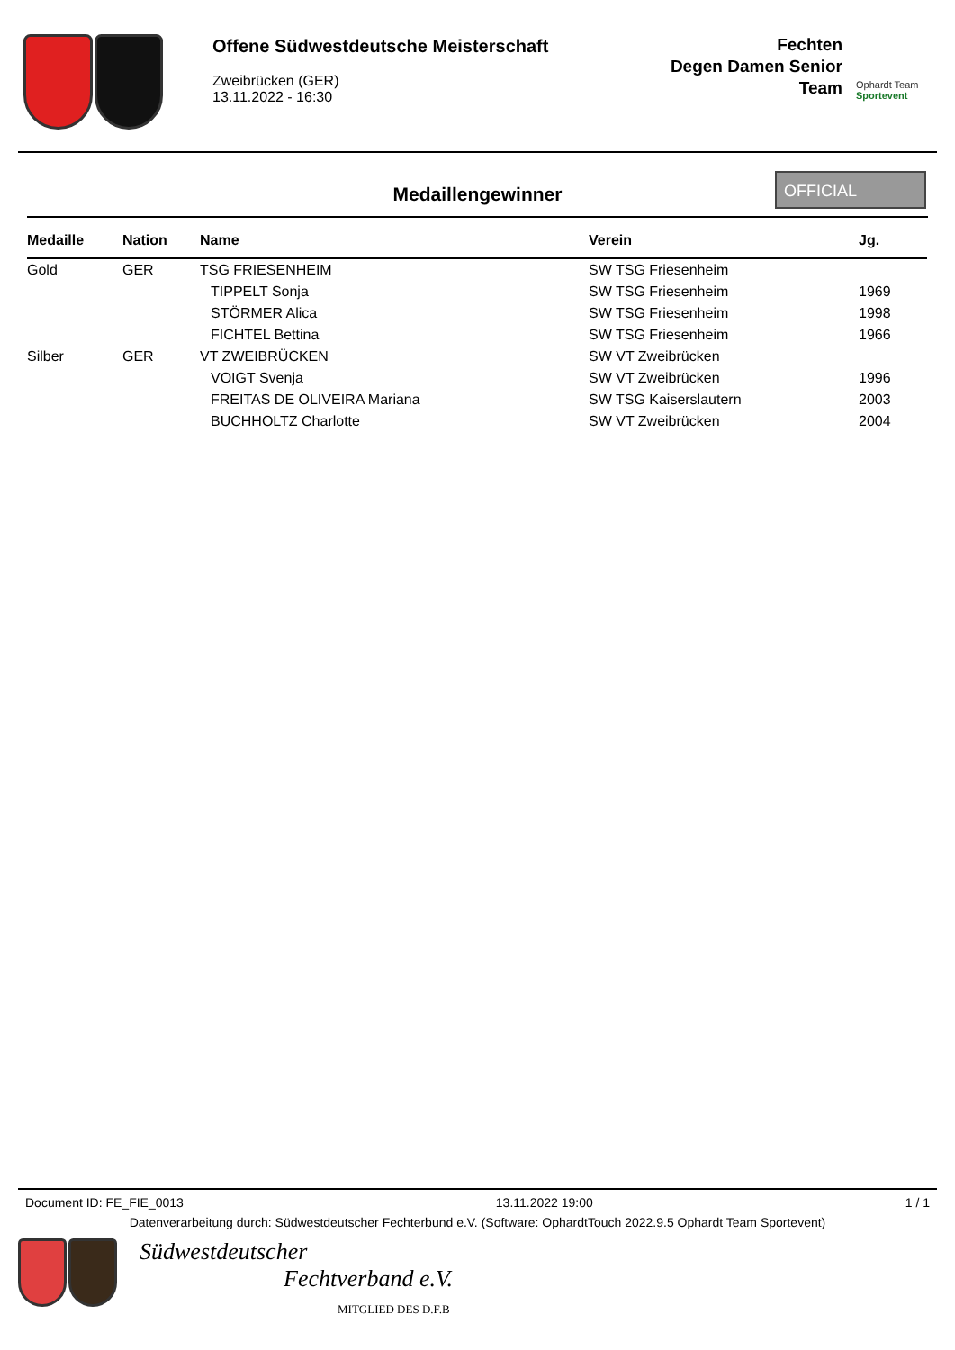Offene Südwestdeutsche Meisterschaft
Zweibrücken (GER)
13.11.2022 - 16:30
Fechten
Degen Damen Senior
Team
Ophardt Team
Sportevent
Medaillengewinner
OFFICIAL
| Medaille | Nation | Name | Verein | Jg. |
| --- | --- | --- | --- | --- |
| Gold | GER | TSG FRIESENHEIM | SW TSG Friesenheim | |
| | | TIPPELT Sonja | SW TSG Friesenheim | 1969 |
| | | STÖRMER Alica | SW TSG Friesenheim | 1998 |
| | | FICHTEL Bettina | SW TSG Friesenheim | 1966 |
| Silber | GER | VT ZWEIBRÜCKEN | SW VT Zweibrücken | |
| | | VOIGT Svenja | SW VT Zweibrücken | 1996 |
| | | FREITAS DE OLIVEIRA Mariana | SW TSG Kaiserslautern | 2003 |
| | | BUCHHOLTZ Charlotte | SW VT Zweibrücken | 2004 |
Document ID: FE_FIE_0013 13.11.2022 19:00 1 / 1
Datenverarbeitung durch: Südwestdeutscher Fechterbund e.V. (Software: OphardtTouch 2022.9.5 Ophardt Team Sportevent)
Südwestdeutscher
Fechtverband e.V.
MITGLIED DES D.F.B